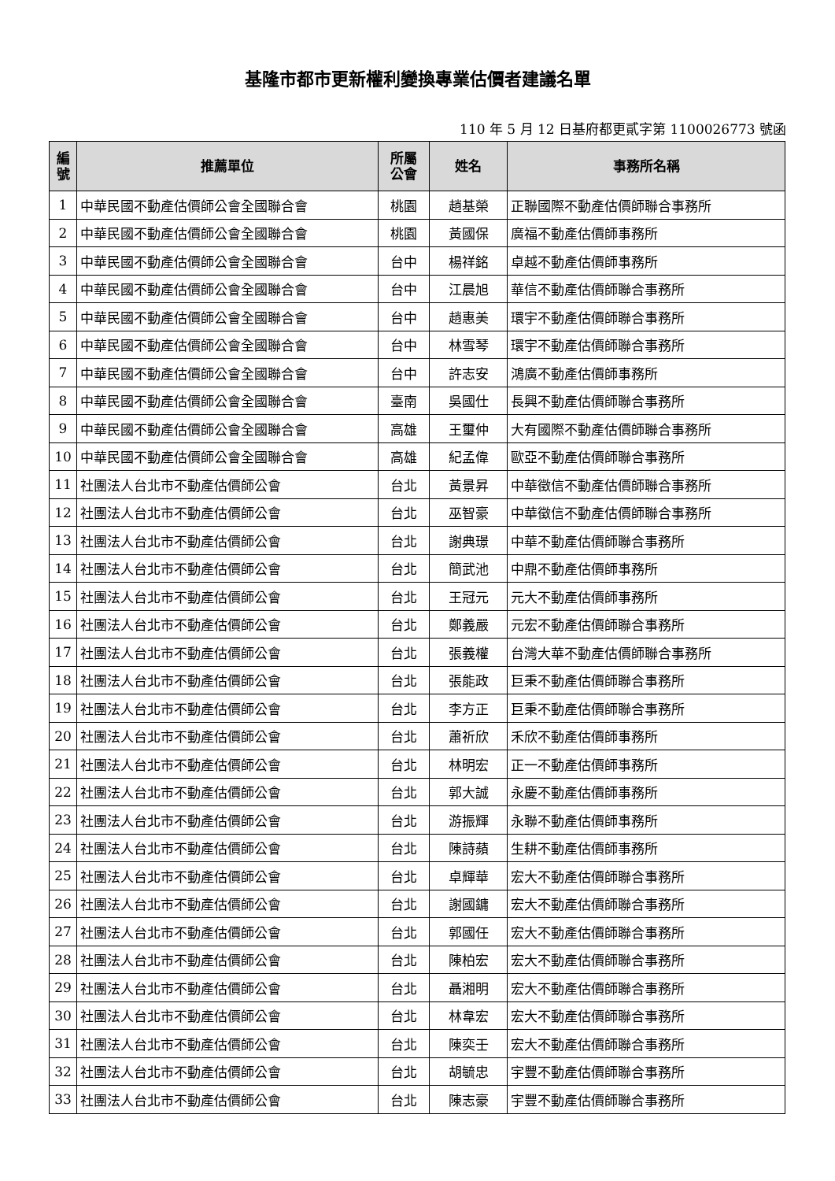基隆市都市更新權利變換專業估價者建議名單
110 年 5 月 12 日基府都更貳字第 1100026773 號函
| 編 號 | 推薦單位 | 所屬 公會 | 姓名 | 事務所名稱 |
| --- | --- | --- | --- | --- |
| 1 | 中華民國不動產估價師公會全國聯合會 | 桃園 | 趙基榮 | 正聯國際不動產估價師聯合事務所 |
| 2 | 中華民國不動產估價師公會全國聯合會 | 桃園 | 黃國保 | 廣福不動產估價師事務所 |
| 3 | 中華民國不動產估價師公會全國聯合會 | 台中 | 楊祥銘 | 卓越不動產估價師事務所 |
| 4 | 中華民國不動產估價師公會全國聯合會 | 台中 | 江晨旭 | 華信不動產估價師聯合事務所 |
| 5 | 中華民國不動產估價師公會全國聯合會 | 台中 | 趙惠美 | 環宇不動產估價師聯合事務所 |
| 6 | 中華民國不動產估價師公會全國聯合會 | 台中 | 林雪琴 | 環宇不動產估價師聯合事務所 |
| 7 | 中華民國不動產估價師公會全國聯合會 | 台中 | 許志安 | 鴻廣不動產估價師事務所 |
| 8 | 中華民國不動產估價師公會全國聯合會 | 臺南 | 吳國仕 | 長興不動產估價師聯合事務所 |
| 9 | 中華民國不動產估價師公會全國聯合會 | 高雄 | 王璽仲 | 大有國際不動產估價師聯合事務所 |
| 10 | 中華民國不動產估價師公會全國聯合會 | 高雄 | 紀孟偉 | 歐亞不動產估價師聯合事務所 |
| 11 | 社團法人台北市不動產估價師公會 | 台北 | 黃景昇 | 中華徵信不動產估價師聯合事務所 |
| 12 | 社團法人台北市不動產估價師公會 | 台北 | 巫智豪 | 中華徵信不動產估價師聯合事務所 |
| 13 | 社團法人台北市不動產估價師公會 | 台北 | 謝典璟 | 中華不動產估價師聯合事務所 |
| 14 | 社團法人台北市不動產估價師公會 | 台北 | 簡武池 | 中鼎不動產估價師事務所 |
| 15 | 社團法人台北市不動產估價師公會 | 台北 | 王冠元 | 元大不動產估價師事務所 |
| 16 | 社團法人台北市不動產估價師公會 | 台北 | 鄭義嚴 | 元宏不動產估價師聯合事務所 |
| 17 | 社團法人台北市不動產估價師公會 | 台北 | 張義權 | 台灣大華不動產估價師聯合事務所 |
| 18 | 社團法人台北市不動產估價師公會 | 台北 | 張能政 | 巨秉不動產估價師聯合事務所 |
| 19 | 社團法人台北市不動產估價師公會 | 台北 | 李方正 | 巨秉不動產估價師聯合事務所 |
| 20 | 社團法人台北市不動產估價師公會 | 台北 | 蕭祈欣 | 禾欣不動產估價師事務所 |
| 21 | 社團法人台北市不動產估價師公會 | 台北 | 林明宏 | 正一不動產估價師事務所 |
| 22 | 社團法人台北市不動產估價師公會 | 台北 | 郭大誠 | 永慶不動產估價師事務所 |
| 23 | 社團法人台北市不動產估價師公會 | 台北 | 游振輝 | 永聯不動產估價師事務所 |
| 24 | 社團法人台北市不動產估價師公會 | 台北 | 陳詩蘋 | 生耕不動產估價師事務所 |
| 25 | 社團法人台北市不動產估價師公會 | 台北 | 卓輝華 | 宏大不動產估價師聯合事務所 |
| 26 | 社團法人台北市不動產估價師公會 | 台北 | 謝國鏞 | 宏大不動產估價師聯合事務所 |
| 27 | 社團法人台北市不動產估價師公會 | 台北 | 郭國任 | 宏大不動產估價師聯合事務所 |
| 28 | 社團法人台北市不動產估價師公會 | 台北 | 陳柏宏 | 宏大不動產估價師聯合事務所 |
| 29 | 社團法人台北市不動產估價師公會 | 台北 | 聶湘明 | 宏大不動產估價師聯合事務所 |
| 30 | 社團法人台北市不動產估價師公會 | 台北 | 林韋宏 | 宏大不動產估價師聯合事務所 |
| 31 | 社團法人台北市不動產估價師公會 | 台北 | 陳奕壬 | 宏大不動產估價師聯合事務所 |
| 32 | 社團法人台北市不動產估價師公會 | 台北 | 胡毓忠 | 宇豐不動產估價師聯合事務所 |
| 33 | 社團法人台北市不動產估價師公會 | 台北 | 陳志豪 | 宇豐不動產估價師聯合事務所 |